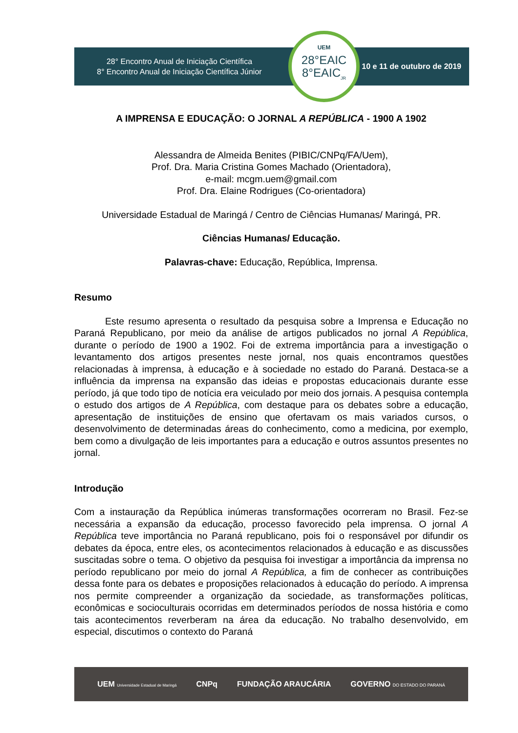28° Encontro Anual de Iniciação Científica
8° Encontro Anual de Iniciação Científica Júnior
10 e 11 de outubro de 2019
UEM
28°EAIC
8°EAIC<sub>JR</sub>
A IMPRENSA E EDUCAÇÃO: O JORNAL A REPÚBLICA - 1900 A 1902
Alessandra de Almeida Benites (PIBIC/CNPq/FA/Uem),
Prof. Dra. Maria Cristina Gomes Machado (Orientadora),
e-mail: mcgm.uem@gmail.com
Prof. Dra. Elaine Rodrigues (Co-orientadora)
Universidade Estadual de Maringá / Centro de Ciências Humanas/ Maringá, PR.
Ciências Humanas/ Educação.
Palavras-chave: Educação, República, Imprensa.
Resumo
Este resumo apresenta o resultado da pesquisa sobre a Imprensa e Educação no Paraná Republicano, por meio da análise de artigos publicados no jornal A República, durante o período de 1900 a 1902. Foi de extrema importância para a investigação o levantamento dos artigos presentes neste jornal, nos quais encontramos questões relacionadas à imprensa, à educação e à sociedade no estado do Paraná. Destaca-se a influência da imprensa na expansão das ideias e propostas educacionais durante esse período, já que todo tipo de notícia era veiculado por meio dos jornais. A pesquisa contempla o estudo dos artigos de A República, com destaque para os debates sobre a educação, apresentação de instituições de ensino que ofertavam os mais variados cursos, o desenvolvimento de determinadas áreas do conhecimento, como a medicina, por exemplo, bem como a divulgação de leis importantes para a educação e outros assuntos presentes no jornal.
Introdução
Com a instauração da República inúmeras transformações ocorreram no Brasil. Fez-se necessária a expansão da educação, processo favorecido pela imprensa. O jornal A República teve importância no Paraná republicano, pois foi o responsável por difundir os debates da época, entre eles, os acontecimentos relacionados à educação e as discussões suscitadas sobre o tema. O objetivo da pesquisa foi investigar a importância da imprensa no período republicano por meio do jornal A República, a fim de conhecer as contribuições dessa fonte para os debates e proposições relacionados à educação do período. A imprensa nos permite compreender a organização da sociedade, as transformações políticas, econômicas e socioculturais ocorridas em determinados períodos de nossa história e como tais acontecimentos reverberam na área da educação. No trabalho desenvolvido, em especial, discutimos o contexto do Paraná
UEM Universidade Estadual de Maringá CNPq FUNDAÇÃO ARAUCÁRIA GOVERNO DO ESTADO DO PARANÁ